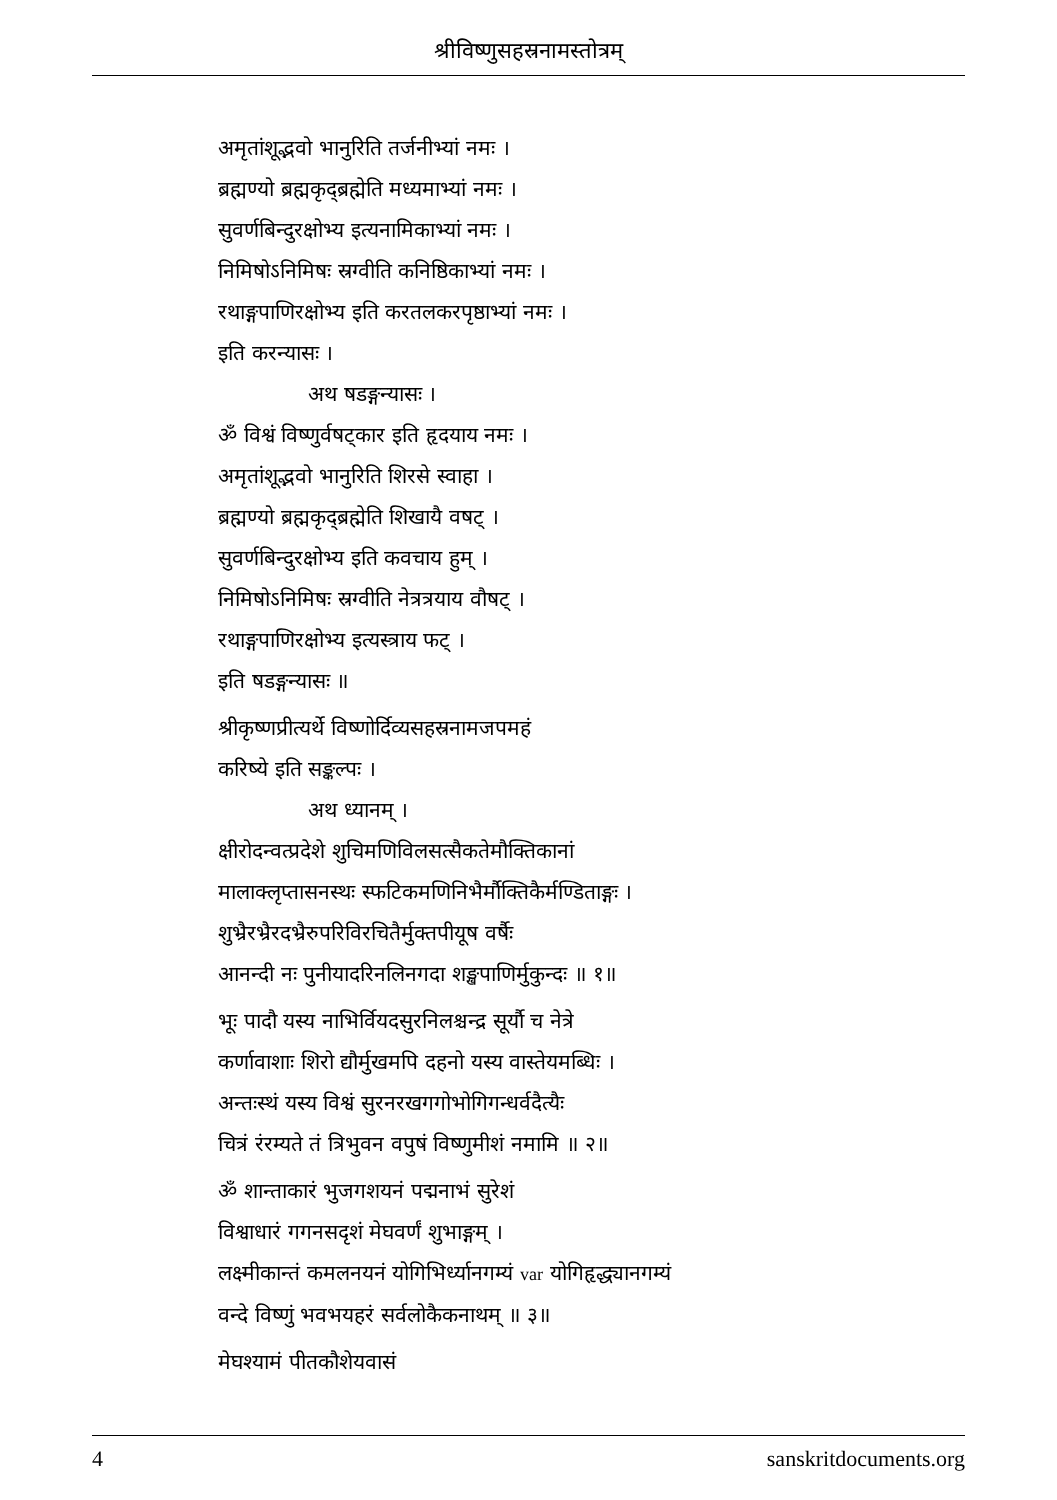श्रीविष्णुसहस्रनामस्तोत्रम्
अमृतांशूद्भवो भानुरिति तर्जनीभ्यां नमः ।
ब्रह्मण्यो ब्रह्मकृद्ब्रह्मेति मध्यमाभ्यां नमः ।
सुवर्णबिन्दुरक्षोभ्य इत्यनामिकाभ्यां नमः ।
निमिषोऽनिमिषः स्रग्वीति कनिष्ठिकाभ्यां नमः ।
रथाङ्गपाणिरक्षोभ्य इति करतलकरपृष्ठाभ्यां नमः ।
इति करन्यासः ।
अथ षडङ्गन्यासः ।
ॐ विश्वं विष्णुर्वषट्कार इति हृदयाय नमः ।
अमृतांशूद्भवो भानुरिति शिरसे स्वाहा ।
ब्रह्मण्यो ब्रह्मकृद्ब्रह्मेति शिखायै वषट् ।
सुवर्णबिन्दुरक्षोभ्य इति कवचाय हुम् ।
निमिषोऽनिमिषः स्रग्वीति नेत्रत्रयाय वौषट् ।
रथाङ्गपाणिरक्षोभ्य इत्यस्त्राय फट् ।
इति षडङ्गन्यासः ॥
श्रीकृष्णप्रीत्यर्थे विष्णोर्दिव्यसहस्रनामजपमहं
करिष्ये इति सङ्कल्पः ।
अथ ध्यानम् ।
क्षीरोदन्वत्प्रदेशे शुचिमणिविलसत्सैकतेमौक्तिकानां
मालाक्लृप्तासनस्थः स्फटिकमणिनिभैर्मौक्तिकैर्मण्डिताङ्गः ।
शुभ्रैरभ्रैरदभ्रैरुपरिविरचितैर्मुक्तपीयूष वर्षैः
आनन्दी नः पुनीयादरिनलिनगदा शङ्खपाणिर्मुकुन्दः ॥ १॥
भूः पादौ यस्य नाभिर्वियदसुरनिलश्चन्द्र सूर्यौ च नेत्रे
कर्णावाशाः शिरो द्यौर्मुखमपि दहनो यस्य वास्तेयमब्धिः ।
अन्तःस्थं यस्य विश्वं सुरनरखगगोभोगिगन्धर्वदैत्यैः
चित्रं रंरम्यते तं त्रिभुवन वपुषं विष्णुमीशं नमामि ॥ २॥
ॐ शान्ताकारं भुजगशयनं पद्मनाभं सुरेशं
विश्वाधारं गगनसदृशं मेघवर्णं शुभाङ्गम् ।
लक्ष्मीकान्तं कमलनयनं योगिभिर्ध्यानगम्यं var योगिहृद्ध्यानगम्यं
वन्दे विष्णुं भवभयहरं सर्वलोकैकनाथम् ॥ ३॥
मेघश्यामं पीतकौशेयवासं
4 sanskritdocuments.org